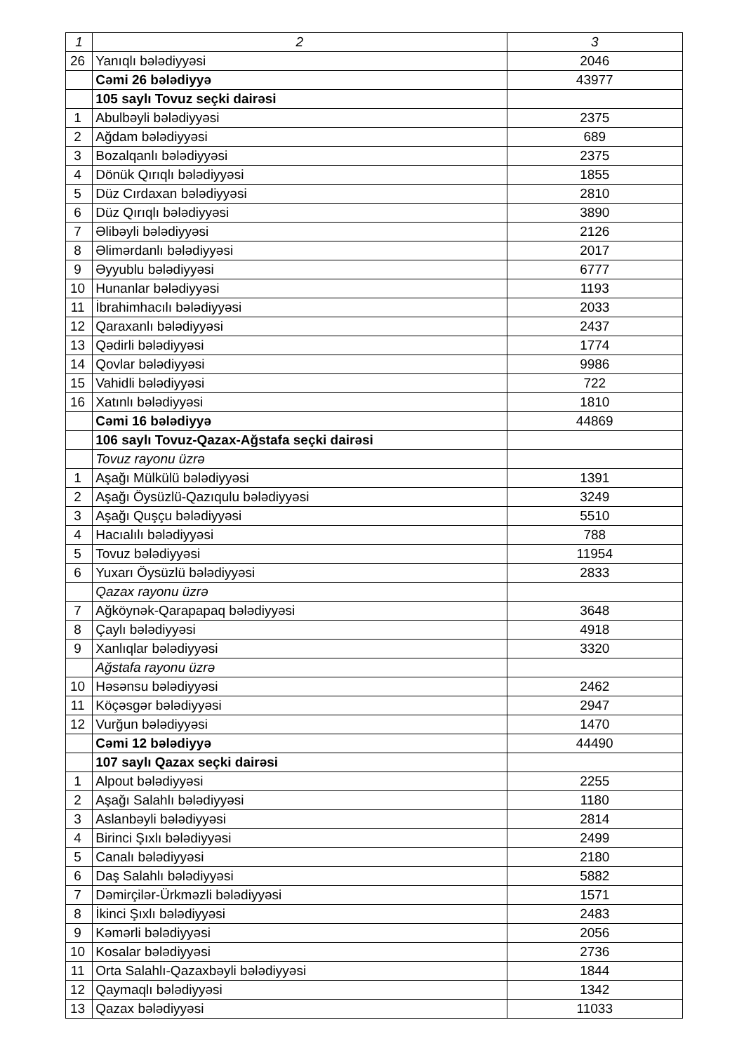| 1 | 2 | 3 |
| --- | --- | --- |
| 26 | Yanıqlı bələdiyyəsi | 2046 |
| | Cəmi 26 bələdiyyə | 43977 |
| | 105 saylı Tovuz seçki dairəsi | |
| 1 | Abulbəyli bələdiyyəsi | 2375 |
| 2 | Ağdam bələdiyyəsi | 689 |
| 3 | Bozalqanlı bələdiyyəsi | 2375 |
| 4 | Dönük Qırıqlı bələdiyyəsi | 1855 |
| 5 | Düz Cırdaxan bələdiyyəsi | 2810 |
| 6 | Düz Qırıqlı bələdiyyəsi | 3890 |
| 7 | Əlibəyli bələdiyyəsi | 2126 |
| 8 | Əlimərdanlı bələdiyyəsi | 2017 |
| 9 | Əyyublu bələdiyyəsi | 6777 |
| 10 | Hunanlar bələdiyyəsi | 1193 |
| 11 | İbrahimhacılı bələdiyyəsi | 2033 |
| 12 | Qaraxanlı bələdiyyəsi | 2437 |
| 13 | Qədirli bələdiyyəsi | 1774 |
| 14 | Qovlar bələdiyyəsi | 9986 |
| 15 | Vahidli bələdiyyəsi | 722 |
| 16 | Xatınlı bələdiyyəsi | 1810 |
| | Cəmi 16 bələdiyyə | 44869 |
| | 106 saylı Tovuz-Qazax-Ağstafa seçki dairəsi | |
| | Tovuz rayonu üzrə | |
| 1 | Aşağı Mülkülü bələdiyyəsi | 1391 |
| 2 | Aşağı Öysüzlü-Qazıqulu bələdiyyəsi | 3249 |
| 3 | Aşağı Quşçu bələdiyyəsi | 5510 |
| 4 | Hacıalılı bələdiyyəsi | 788 |
| 5 | Tovuz bələdiyyəsi | 11954 |
| 6 | Yuxarı Öysüzlü bələdiyyəsi | 2833 |
| | Qazax rayonu üzrə | |
| 7 | Ağköynək-Qarapapaq bələdiyyəsi | 3648 |
| 8 | Çaylı bələdiyyəsi | 4918 |
| 9 | Xanlıqlar bələdiyyəsi | 3320 |
| | Ağstafa rayonu üzrə | |
| 10 | Həsənsu bələdiyyəsi | 2462 |
| 11 | Köçəsgər bələdiyyəsi | 2947 |
| 12 | Vurğun bələdiyyəsi | 1470 |
| | Cəmi 12 bələdiyyə | 44490 |
| | 107 saylı Qazax seçki dairəsi | |
| 1 | Alpout bələdiyyəsi | 2255 |
| 2 | Aşağı Salahlı bələdiyyəsi | 1180 |
| 3 | Aslanbəyli bələdiyyəsi | 2814 |
| 4 | Birinci Şıxlı bələdiyyəsi | 2499 |
| 5 | Canalı bələdiyyəsi | 2180 |
| 6 | Daş Salahlı bələdiyyəsi | 5882 |
| 7 | Dəmirçilər-Ürkməzli bələdiyyəsi | 1571 |
| 8 | İkinci Şıxlı bələdiyyəsi | 2483 |
| 9 | Kəmərli bələdiyyəsi | 2056 |
| 10 | Kosalar bələdiyyəsi | 2736 |
| 11 | Orta Salahlı-Qazaxbəyli bələdiyyəsi | 1844 |
| 12 | Qaymaqlı bələdiyyəsi | 1342 |
| 13 | Qazax bələdiyyəsi | 11033 |